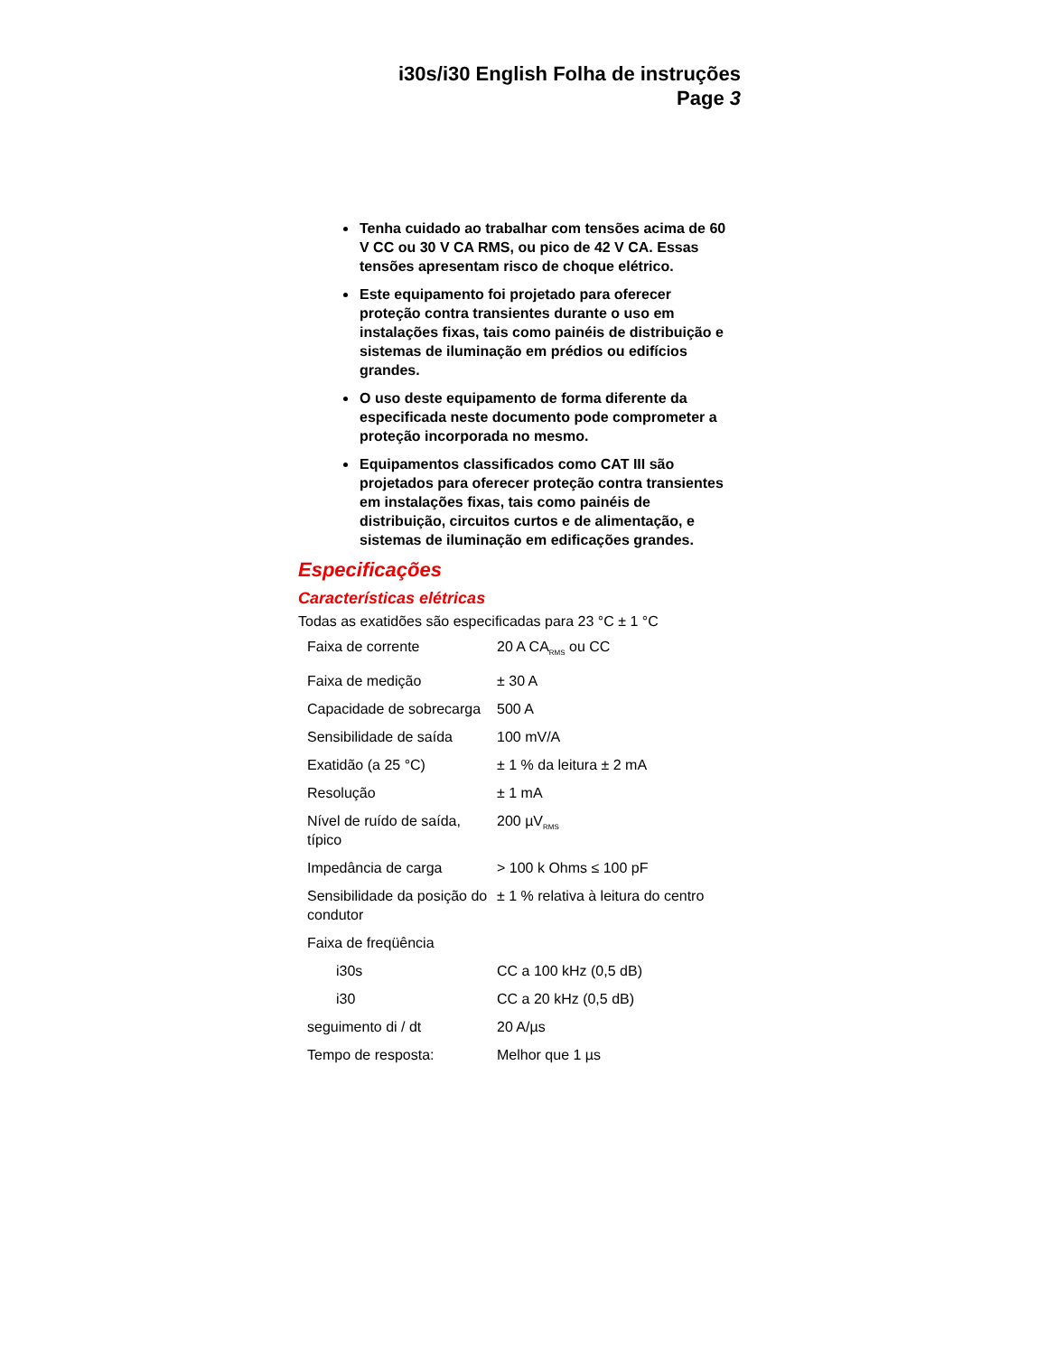i30s/i30 English Folha de instruções
Page 3
Tenha cuidado ao trabalhar com tensões acima de 60 V CC ou 30 V CA RMS, ou pico de 42 V CA. Essas tensões apresentam risco de choque elétrico.
Este equipamento foi projetado para oferecer proteção contra transientes durante o uso em instalações fixas, tais como painéis de distribuição e sistemas de iluminação em prédios ou edifícios grandes.
O uso deste equipamento de forma diferente da especificada neste documento pode comprometer a proteção incorporada no mesmo.
Equipamentos classificados como CAT III são projetados para oferecer proteção contra transientes em instalações fixas, tais como painéis de distribuição, circuitos curtos e de alimentação, e sistemas de iluminação em edificações grandes.
Especificações
Características elétricas
Todas as exatidões são especificadas para 23 °C ± 1 °C
| Faixa de corrente | 20 A CA<sub>RMS</sub> ou CC |
| Faixa de medição | ± 30 A |
| Capacidade de sobrecarga | 500 A |
| Sensibilidade de saída | 100 mV/A |
| Exatidão (a 25 °C) | ± 1 % da leitura ± 2 mA |
| Resolução | ± 1 mA |
| Nível de ruído de saída, típico | 200 µV<sub>RMS</sub> |
| Impedância de carga | > 100 k Ohms ≤ 100 pF |
| Sensibilidade da posição do condutor | ± 1 % relativa à leitura do centro |
| Faixa de freqüência | |
| i30s | CC a 100 kHz (0,5 dB) |
| i30 | CC a 20 kHz (0,5 dB) |
| seguimento di / dt | 20 A/µs |
| Tempo de resposta: | Melhor que 1 µs |